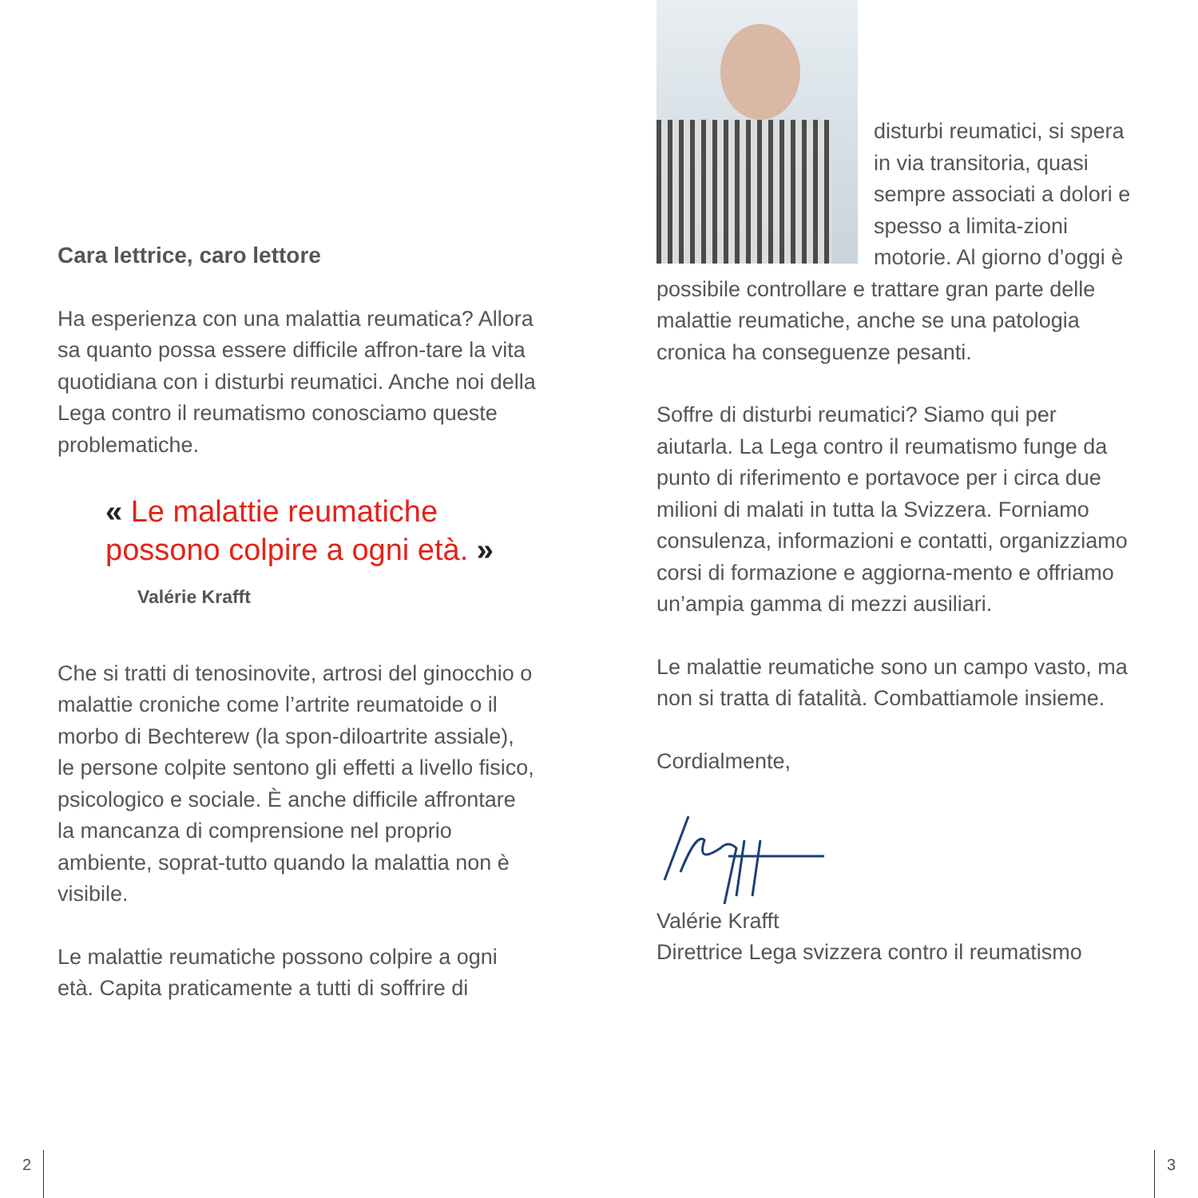Cara lettrice, caro lettore
Ha esperienza con una malattia reumatica? Allora sa quanto possa essere difficile affron-tare la vita quotidiana con i disturbi reumatici. Anche noi della Lega contro il reumatismo conosciamo queste problematiche.
« Le malattie reumatiche possono colpire a ogni età. »
Valérie Krafft
Che si tratti di tenosinovite, artrosi del ginocchio o malattie croniche come l’artrite reumatoide o il morbo di Bechterew (la spon-diloartrite assiale), le persone colpite sentono gli effetti a livello fisico, psicologico e sociale. È anche difficile affrontare la mancanza di comprensione nel proprio ambiente, soprat-tutto quando la malattia non è visibile.
Le malattie reumatiche possono colpire a ogni età. Capita praticamente a tutti di soffrire di
disturbi reumatici, si spera in via transitoria, quasi sempre associati a dolori e spesso a limita-zioni motorie. Al giorno d’oggi è possibile controllare e trattare gran parte delle malattie reumatiche, anche se una patologia cronica ha conseguenze pesanti.
Soffre di disturbi reumatici? Siamo qui per aiutarla. La Lega contro il reumatismo funge da punto di riferimento e portavoce per i circa due milioni di malati in tutta la Svizzera. Forniamo consulenza, informazioni e contatti, organizziamo corsi di formazione e aggiorna-mento e offriamo un’ampia gamma di mezzi ausiliari.
Le malattie reumatiche sono un campo vasto, ma non si tratta di fatalità. Combattiamole insieme.
Cordialmente,
Valérie Krafft
Direttrice Lega svizzera contro il reumatismo
2 3